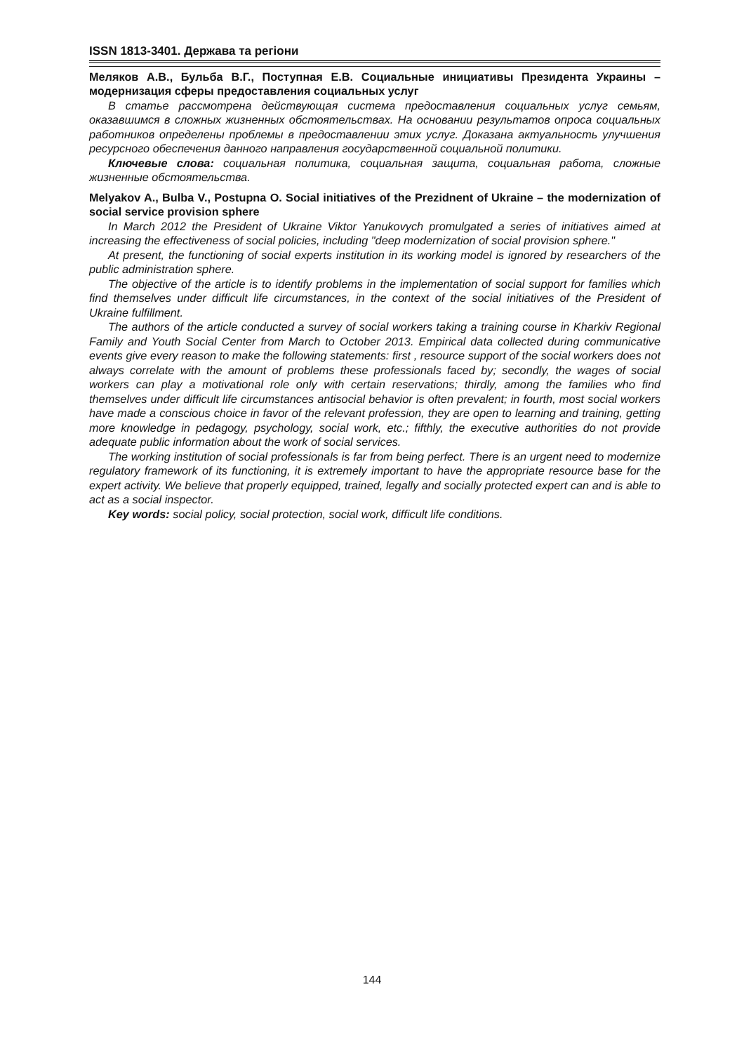ISSN 1813-3401. Держава та регіони
Меляков А.В., Бульба В.Г., Поступная Е.В. Социальные инициативы Президента Украины – модернизация сферы предоставления социальных услуг
В статье рассмотрена действующая система предоставления социальных услуг семьям, оказавшимся в сложных жизненных обстоятельствах. На основании результатов опроса социальных работников определены проблемы в предоставлении этих услуг. Доказана актуальность улучшения ресурсного обеспечения данного направления государственной социальной политики.
Ключевые слова: социальная политика, социальная защита, социальная работа, сложные жизненные обстоятельства.
Melyakov A., Bulba V., Postupna O. Social initiatives of the Prezidnent of Ukraine – the modernization of social service provision sphere
In March 2012 the President of Ukraine Viktor Yanukovych promulgated a series of initiatives aimed at increasing the effectiveness of social policies, including "deep modernization of social provision sphere."
At present, the functioning of social experts institution in its working model is ignored by researchers of the public administration sphere.
The objective of the article is to identify problems in the implementation of social support for families which find themselves under difficult life circumstances, in the context of the social initiatives of the President of Ukraine fulfillment.
The authors of the article conducted a survey of social workers taking a training course in Kharkiv Regional Family and Youth Social Center from March to October 2013. Empirical data collected during communicative events give every reason to make the following statements: first , resource support of the social workers does not always correlate with the amount of problems these professionals faced by; secondly, the wages of social workers can play a motivational role only with certain reservations; thirdly, among the families who find themselves under difficult life circumstances antisocial behavior is often prevalent; in fourth, most social workers have made a conscious choice in favor of the relevant profession, they are open to learning and training, getting more knowledge in pedagogy, psychology, social work, etc.; fifthly, the executive authorities do not provide adequate public information about the work of social services.
The working institution of social professionals is far from being perfect. There is an urgent need to modernize regulatory framework of its functioning, it is extremely important to have the appropriate resource base for the expert activity. We believe that properly equipped, trained, legally and socially protected expert can and is able to act as a social inspector.
Key words: social policy, social protection, social work, difficult life conditions.
144